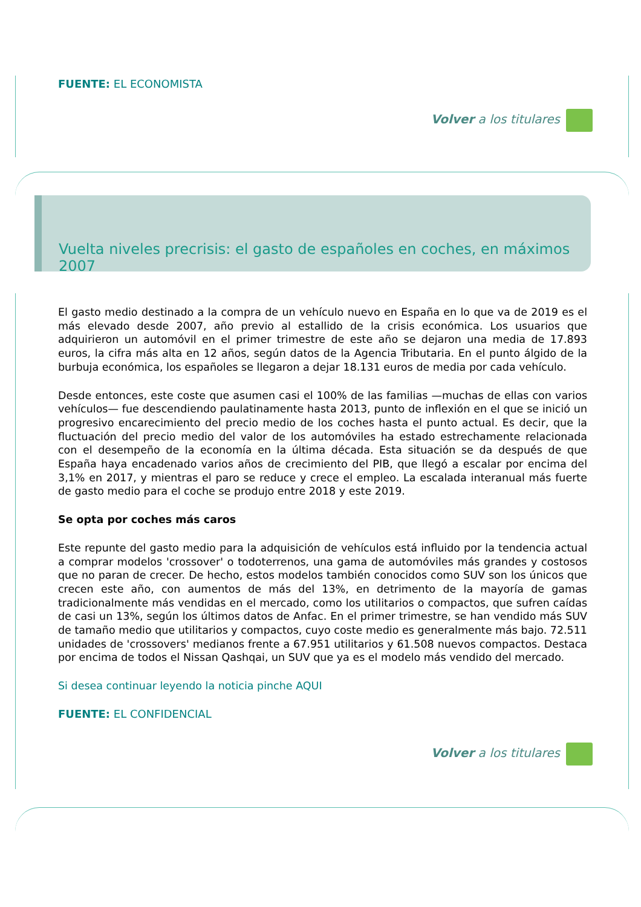FUENTE: EL ECONOMISTA
Volver a los titulares
Vuelta niveles precrisis: el gasto de españoles en coches, en máximos 2007
El gasto medio destinado a la compra de un vehículo nuevo en España en lo que va de 2019 es el más elevado desde 2007, año previo al estallido de la crisis económica. Los usuarios que adquirieron un automóvil en el primer trimestre de este año se dejaron una media de 17.893 euros, la cifra más alta en 12 años, según datos de la Agencia Tributaria. En el punto álgido de la burbuja económica, los españoles se llegaron a dejar 18.131 euros de media por cada vehículo.
Desde entonces, este coste que asumen casi el 100% de las familias —muchas de ellas con varios vehículos— fue descendiendo paulatinamente hasta 2013, punto de inflexión en el que se inició un progresivo encarecimiento del precio medio de los coches hasta el punto actual. Es decir, que la fluctuación del precio medio del valor de los automóviles ha estado estrechamente relacionada con el desempeño de la economía en la última década. Esta situación se da después de que España haya encadenado varios años de crecimiento del PIB, que llegó a escalar por encima del 3,1% en 2017, y mientras el paro se reduce y crece el empleo. La escalada interanual más fuerte de gasto medio para el coche se produjo entre 2018 y este 2019.
Se opta por coches más caros
Este repunte del gasto medio para la adquisición de vehículos está influido por la tendencia actual a comprar modelos 'crossover' o todoterrenos, una gama de automóviles más grandes y costosos que no paran de crecer. De hecho, estos modelos también conocidos como SUV son los únicos que crecen este año, con aumentos de más del 13%, en detrimento de la mayoría de gamas tradicionalmente más vendidas en el mercado, como los utilitarios o compactos, que sufren caídas de casi un 13%, según los últimos datos de Anfac. En el primer trimestre, se han vendido más SUV de tamaño medio que utilitarios y compactos, cuyo coste medio es generalmente más bajo. 72.511 unidades de 'crossovers' medianos frente a 67.951 utilitarios y 61.508 nuevos compactos. Destaca por encima de todos el Nissan Qashqai, un SUV que ya es el modelo más vendido del mercado.
Si desea continuar leyendo la noticia pinche AQUI
FUENTE: EL CONFIDENCIAL
Volver a los titulares